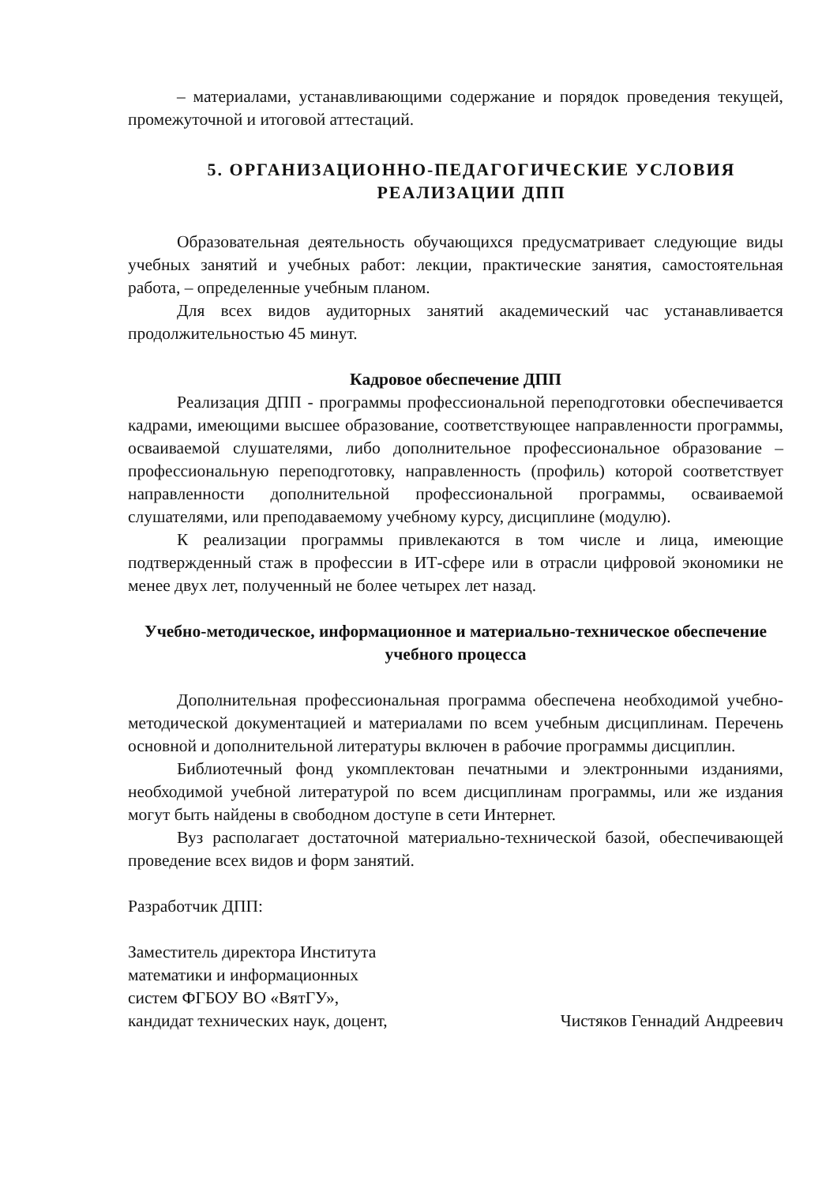– материалами, устанавливающими содержание и порядок проведения текущей, промежуточной и итоговой аттестаций.
5. ОРГАНИЗАЦИОННО-ПЕДАГОГИЧЕСКИЕ УСЛОВИЯ РЕАЛИЗАЦИИ ДПП
Образовательная деятельность обучающихся предусматривает следующие виды учебных занятий и учебных работ: лекции, практические занятия, самостоятельная работа, – определенные учебным планом.
Для всех видов аудиторных занятий академический час устанавливается продолжительностью 45 минут.
Кадровое обеспечение ДПП
Реализация ДПП - программы профессиональной переподготовки обеспечивается кадрами, имеющими высшее образование, соответствующее направленности программы, осваиваемой слушателями, либо дополнительное профессиональное образование – профессиональную переподготовку, направленность (профиль) которой соответствует направленности дополнительной профессиональной программы, осваиваемой слушателями, или преподаваемому учебному курсу, дисциплине (модулю).
К реализации программы привлекаются в том числе и лица, имеющие подтвержденный стаж в профессии в ИТ-сфере или в отрасли цифровой экономики не менее двух лет, полученный не более четырех лет назад.
Учебно-методическое, информационное и материально-техническое обеспечение учебного процесса
Дополнительная профессиональная программа обеспечена необходимой учебно-методической документацией и материалами по всем учебным дисциплинам. Перечень основной и дополнительной литературы включен в рабочие программы дисциплин.
Библиотечный фонд укомплектован печатными и электронными изданиями, необходимой учебной литературой по всем дисциплинам программы, или же издания могут быть найдены в свободном доступе в сети Интернет.
Вуз располагает достаточной материально-технической базой, обеспечивающей проведение всех видов и форм занятий.
Разработчик ДПП:
Заместитель директора Института
математики и информационных
систем ФГБОУ ВО «ВятГУ»,
кандидат технических наук, доцент,
Чистяков Геннадий Андреевич